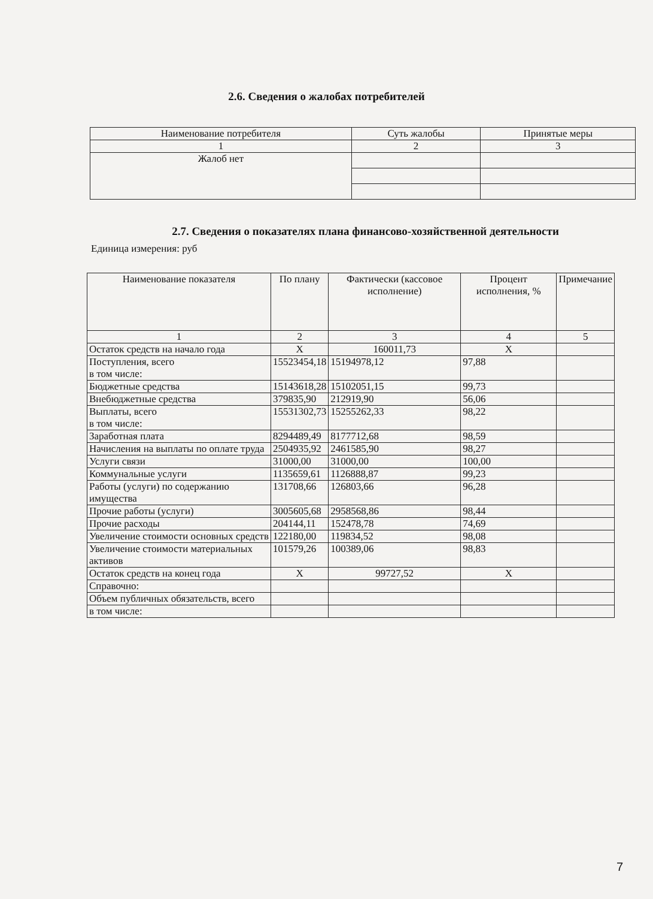2.6. Сведения о жалобах потребителей
| Наименование потребителя | Суть жалобы | Принятые меры |
| --- | --- | --- |
| 1 | 2 | 3 |
| Жалоб нет | | |
2.7. Сведения о показателях плана финансово-хозяйственной деятельности
Единица измерения: руб
| Наименование показателя | По плану | Фактически (кассовое исполнение) | Процент исполнения, % | Примечание |
| --- | --- | --- | --- | --- |
| 1 | 2 | 3 | 4 | 5 |
| Остаток средств на начало года | X | 160011,73 | X | |
| Поступления, всего в том числе: | 15523454,18 | 15194978,12 | 97,88 | |
| Бюджетные средства | 15143618,28 | 15102051,15 | 99,73 | |
| Внебюджетные средства | 379835,90 | 212919,90 | 56,06 | |
| Выплаты, всего в том числе: | 15531302,73 | 15255262,33 | 98,22 | |
| Заработная плата | 8294489,49 | 8177712,68 | 98,59 | |
| Начисления на выплаты по оплате труда | 2504935,92 | 2461585,90 | 98,27 | |
| Услуги связи | 31000,00 | 31000,00 | 100,00 | |
| Коммунальные услуги | 1135659,61 | 1126888,87 | 99,23 | |
| Работы (услуги) по содержанию имущества | 131708,66 | 126803,66 | 96,28 | |
| Прочие работы (услуги) | 3005605,68 | 2958568,86 | 98,44 | |
| Прочие расходы | 204144,11 | 152478,78 | 74,69 | |
| Увеличение стоимости основных средств | 122180,00 | 119834,52 | 98,08 | |
| Увеличение стоимости материальных активов | 101579,26 | 100389,06 | 98,83 | |
| Остаток средств на конец года | X | 99727,52 | X | |
| Справочно: | | | | |
| Объем публичных обязательств, всего | | | | |
| в том числе: | | | | |
7